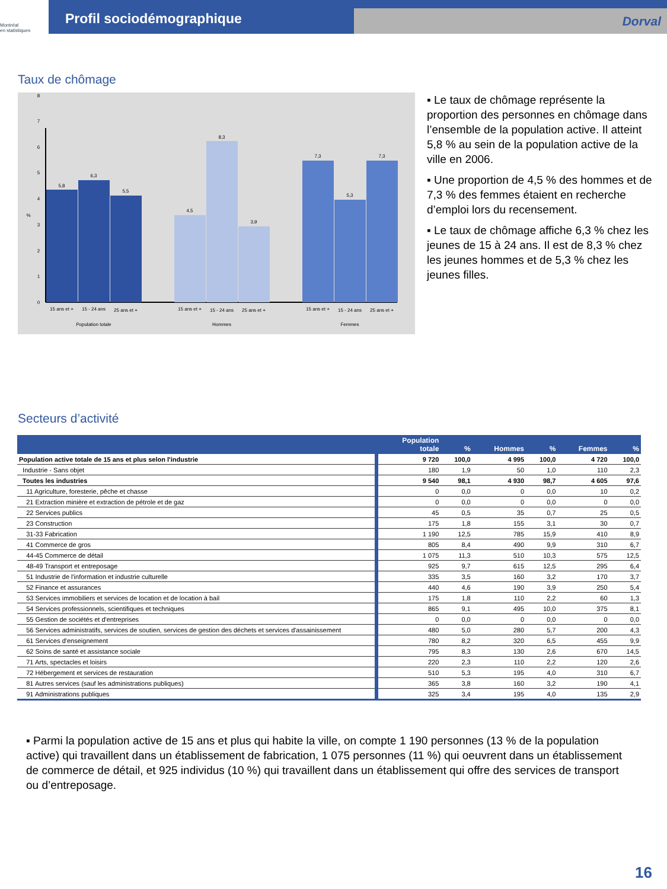Montréal
en statistiques
Profil sociodémographique
Dorval
Taux de chômage
5,8
6,3
5,5
4,5
8,3
3,9
7,3
5,3
7,3
15 ans et +
15 - 24 ans
25 ans et +
15 ans et +
15 - 24 ans
25 ans et +
15 ans et +
15 - 24 ans
25 ans et +
Population totale
Hommes
Femmes
%
0
1
2
3
4
5
6
7
8
▪ Le taux de chômage représente la proportion des personnes en chômage dans l’ensemble de la population active. Il atteint 5,8 % au sein de la population active de la ville en 2006.
▪ Une proportion de 4,5 % des hommes et de 7,3 % des femmes étaient en recherche d’emploi lors du recensement.
▪ Le taux de chômage affiche 6,3 % chez les jeunes de 15 à 24 ans. Il est de 8,3 % chez les jeunes hommes et de 5,3 % chez les jeunes filles.
Secteurs d’activité
| | Population totale | % | Hommes | % | Femmes | % |
| --- | --- | --- | --- | --- | --- | --- |
| Population active totale de 15 ans et plus selon l'industrie | 9 720 | 100,0 | 4 995 | 100,0 | 4 720 | 100,0 |
| Industrie - Sans objet | 180 | 1,9 | 50 | 1,0 | 110 | 2,3 |
| Toutes les industries | 9 540 | 98,1 | 4 930 | 98,7 | 4 605 | 97,6 |
| 11 Agriculture, foresterie, pêche et chasse | 0 | 0,0 | 0 | 0,0 | 10 | 0,2 |
| 21 Extraction minière et extraction de pétrole et de gaz | 0 | 0,0 | 0 | 0,0 | 0 | 0,0 |
| 22 Services publics | 45 | 0,5 | 35 | 0,7 | 25 | 0,5 |
| 23 Construction | 175 | 1,8 | 155 | 3,1 | 30 | 0,7 |
| 31-33 Fabrication | 1 190 | 12,5 | 785 | 15,9 | 410 | 8,9 |
| 41 Commerce de gros | 805 | 8,4 | 490 | 9,9 | 310 | 6,7 |
| 44-45 Commerce de détail | 1 075 | 11,3 | 510 | 10,3 | 575 | 12,5 |
| 48-49 Transport et entreposage | 925 | 9,7 | 615 | 12,5 | 295 | 6,4 |
| 51 Industrie de l'information et industrie culturelle | 335 | 3,5 | 160 | 3,2 | 170 | 3,7 |
| 52 Finance et assurances | 440 | 4,6 | 190 | 3,9 | 250 | 5,4 |
| 53 Services immobiliers et services de location et de location à bail | 175 | 1,8 | 110 | 2,2 | 60 | 1,3 |
| 54 Services professionnels, scientifiques et techniques | 865 | 9,1 | 495 | 10,0 | 375 | 8,1 |
| 55 Gestion de sociétés et d'entreprises | 0 | 0,0 | 0 | 0,0 | 0 | 0,0 |
| 56 Services administratifs, services de soutien, services de gestion des déchets et services d'assainissement | 480 | 5,0 | 280 | 5,7 | 200 | 4,3 |
| 61 Services d'enseignement | 780 | 8,2 | 320 | 6,5 | 455 | 9,9 |
| 62 Soins de santé et assistance sociale | 795 | 8,3 | 130 | 2,6 | 670 | 14,5 |
| 71 Arts, spectacles et loisirs | 220 | 2,3 | 110 | 2,2 | 120 | 2,6 |
| 72 Hébergement et services de restauration | 510 | 5,3 | 195 | 4,0 | 310 | 6,7 |
| 81 Autres services (sauf les administrations publiques) | 365 | 3,8 | 160 | 3,2 | 190 | 4,1 |
| 91 Administrations publiques | 325 | 3,4 | 195 | 4,0 | 135 | 2,9 |
▪ Parmi la population active de 15 ans et plus qui habite la ville, on compte 1 190 personnes (13 % de la population active) qui travaillent dans un établissement de fabrication, 1 075 personnes (11 %) qui oeuvrent dans un établissement de commerce de détail, et 925 individus (10 %) qui travaillent dans un établissement qui offre des services de transport ou d’entreposage.
16